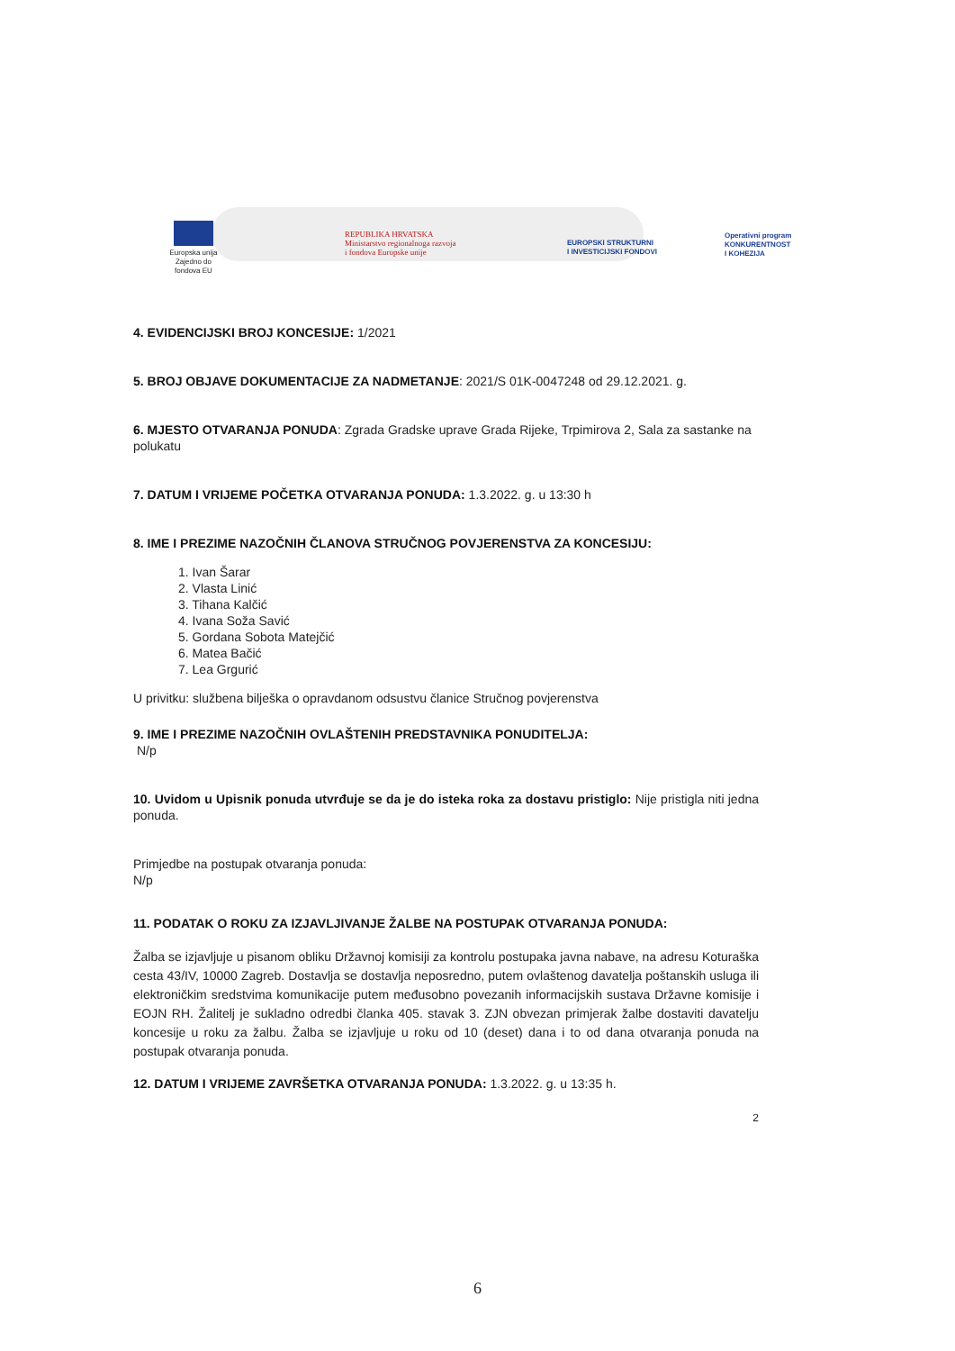Europska unija Zajedno do fondova EU
REPUBLIKA HRVATSKA
Ministarstvo regionalnoga razvoja
i fondova Europske unije
EUROPSKI STRUKTURNI
I INVESTICIJSKI FONDOVI
Operativni program
KONKURENTNOST
I KOHEZIJA
4. EVIDENCIJSKI BROJ KONCESIJE: 1/2021
5. BROJ OBJAVE DOKUMENTACIJE ZA NADMETANJE: 2021/S 01K-0047248 od 29.12.2021. g.
6. MJESTO OTVARANJA PONUDA: Zgrada Gradske uprave Grada Rijeke, Trpimirova 2, Sala za sastanke na polukatu
7. DATUM I VRIJEME POČETKA OTVARANJA PONUDA: 1.3.2022. g. u 13:30 h
8. IME I PREZIME NAZOČNIH ČLANOVA STRUČNOG POVJERENSTVA ZA KONCESIJU:
1. Ivan Šarar
2. Vlasta Linić
3. Tihana Kalčić
4. Ivana Soža Savić
5. Gordana Sobota Matejčić
6. Matea Bačić
7. Lea Grgurić
U privitku: službena bilješka o opravdanom odsustvu članice Stručnog povjerenstva
9. IME I PREZIME NAZOČNIH OVLAŠTENIH PREDSTAVNIKA PONUDITELJA:
N/p
10. Uvidom u Upisnik ponuda utvrđuje se da je do isteka roka za dostavu pristiglo: Nije pristigla niti jedna ponuda.
Primjedbe na postupak otvaranja ponuda:
N/p
11. PODATAK O ROKU ZA IZJAVLJIVANJE ŽALBE NA POSTUPAK OTVARANJA PONUDA:
Žalba se izjavljuje u pisanom obliku Državnoj komisiji za kontrolu postupaka javna nabave, na adresu Koturaška cesta 43/IV, 10000 Zagreb. Dostavlja se dostavlja neposredno, putem ovlaštenog davatelja poštanskih usluga ili elektroničkim sredstvima komunikacije putem međusobno povezanih informacijskih sustava Državne komisije i EOJN RH. Žalitelj je sukladno odredbi članka 405. stavak 3. ZJN obvezan primjerak žalbe dostaviti davatelju koncesije u roku za žalbu. Žalba se izjavljuje u roku od 10 (deset) dana i to od dana otvaranja ponuda na postupak otvaranja ponuda.
12. DATUM I VRIJEME ZAVRŠETKA OTVARANJA PONUDA: 1.3.2022. g. u 13:35 h.
2
6